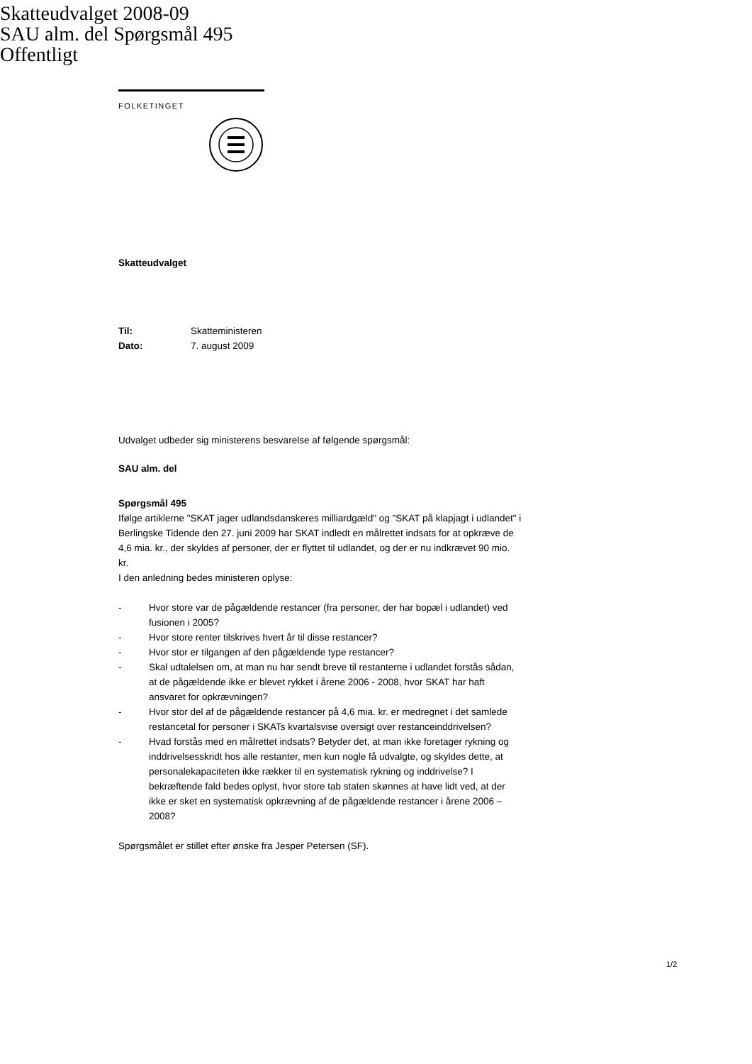Skatteudvalget 2008-09
SAU alm. del Spørgsmål 495
Offentligt
FOLKETINGET
Skatteudvalget
| Til: | Skatteministeren |
| Dato: | 7. august 2009 |
Udvalget udbeder sig ministerens besvarelse af følgende spørgsmål:
SAU alm. del
Spørgsmål 495
Ifølge artiklerne "SKAT jager udlandsdanskeres milliardgæld" og "SKAT på klapjagt i udlandet" i Berlingske Tidende den 27. juni 2009 har SKAT indledt en målrettet indsats for at opkræve de 4,6 mia. kr., der skyldes af personer, der er flyttet til udlandet, og der er nu indkrævet 90 mio. kr.
I den anledning bedes ministeren oplyse:
- Hvor store var de pågældende restancer (fra personer, der har bopæl i udlandet) ved fusionen i 2005?
- Hvor store renter tilskrives hvert år til disse restancer?
- Hvor stor er tilgangen af den pågældende type restancer?
- Skal udtalelsen om, at man nu har sendt breve til restanterne i udlandet forstås sådan, at de pågældende ikke er blevet rykket i årene 2006 - 2008, hvor SKAT har haft ansvaret for opkrævningen?
- Hvor stor del af de pågældende restancer på 4,6 mia. kr. er medregnet i det samlede restancetal for personer i SKATs kvartalsvise oversigt over restanceinddrivelsen?
- Hvad forstås med en målrettet indsats? Betyder det, at man ikke foretager rykning og inddrivelsesskridt hos alle restanter, men kun nogle få udvalgte, og skyldes dette, at personalekapaciteten ikke rækker til en systematisk rykning og inddrivelse? I bekræftende fald bedes oplyst, hvor store tab staten skønnes at have lidt ved, at der ikke er sket en systematisk opkrævning af de pågældende restancer i årene 2006 – 2008?
Spørgsmålet er stillet efter ønske fra Jesper Petersen (SF).
1/2